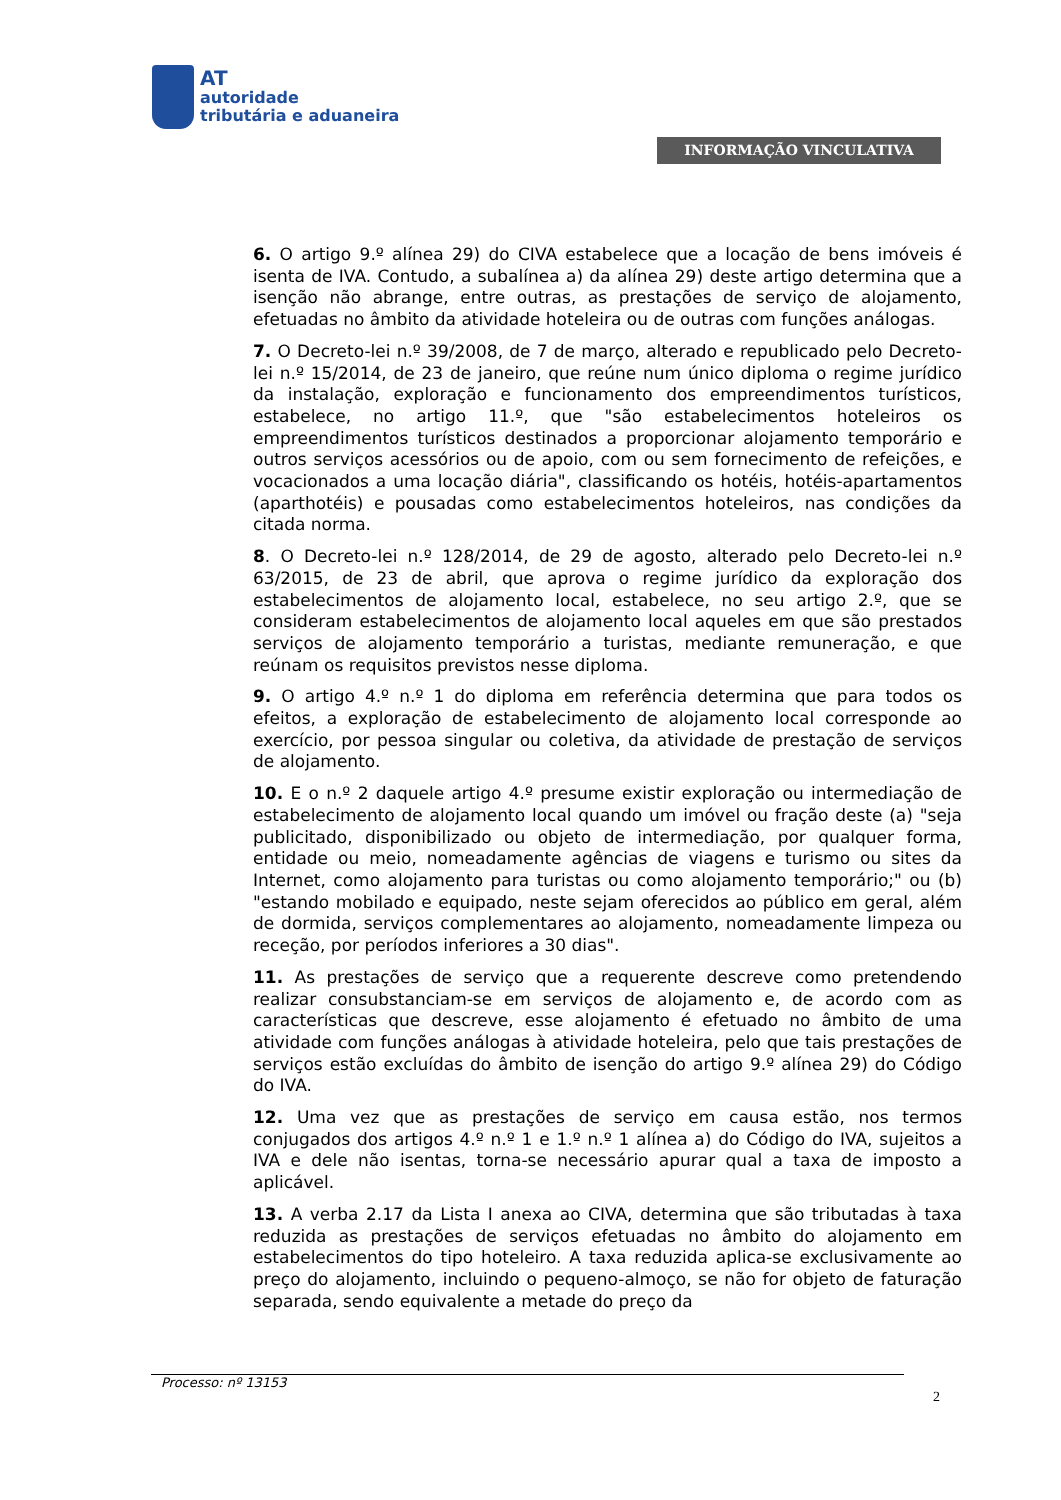AT
autoridade
tributária e aduaneira
INFORMAÇÃO VINCULATIVA
6. O artigo 9.º alínea 29) do CIVA estabelece que a locação de bens imóveis é isenta de IVA. Contudo, a subalínea a) da alínea 29) deste artigo determina que a isenção não abrange, entre outras, as prestações de serviço de alojamento, efetuadas no âmbito da atividade hoteleira ou de outras com funções análogas.
7. O Decreto-lei n.º 39/2008, de 7 de março, alterado e republicado pelo Decreto-lei n.º 15/2014, de 23 de janeiro, que reúne num único diploma o regime jurídico da instalação, exploração e funcionamento dos empreendimentos turísticos, estabelece, no artigo 11.º, que "são estabelecimentos hoteleiros os empreendimentos turísticos destinados a proporcionar alojamento temporário e outros serviços acessórios ou de apoio, com ou sem fornecimento de refeições, e vocacionados a uma locação diária", classificando os hotéis, hotéis-apartamentos (aparthotéis) e pousadas como estabelecimentos hoteleiros, nas condições da citada norma.
8. O Decreto-lei n.º 128/2014, de 29 de agosto, alterado pelo Decreto-lei n.º 63/2015, de 23 de abril, que aprova o regime jurídico da exploração dos estabelecimentos de alojamento local, estabelece, no seu artigo 2.º, que se consideram estabelecimentos de alojamento local aqueles em que são prestados serviços de alojamento temporário a turistas, mediante remuneração, e que reúnam os requisitos previstos nesse diploma.
9. O artigo 4.º n.º 1 do diploma em referência determina que para todos os efeitos, a exploração de estabelecimento de alojamento local corresponde ao exercício, por pessoa singular ou coletiva, da atividade de prestação de serviços de alojamento.
10. E o n.º 2 daquele artigo 4.º presume existir exploração ou intermediação de estabelecimento de alojamento local quando um imóvel ou fração deste (a) "seja publicitado, disponibilizado ou objeto de intermediação, por qualquer forma, entidade ou meio, nomeadamente agências de viagens e turismo ou sites da Internet, como alojamento para turistas ou como alojamento temporário;" ou (b) "estando mobilado e equipado, neste sejam oferecidos ao público em geral, além de dormida, serviços complementares ao alojamento, nomeadamente limpeza ou receção, por períodos inferiores a 30 dias".
11. As prestações de serviço que a requerente descreve como pretendendo realizar consubstanciam-se em serviços de alojamento e, de acordo com as características que descreve, esse alojamento é efetuado no âmbito de uma atividade com funções análogas à atividade hoteleira, pelo que tais prestações de serviços estão excluídas do âmbito de isenção do artigo 9.º alínea 29) do Código do IVA.
12. Uma vez que as prestações de serviço em causa estão, nos termos conjugados dos artigos 4.º n.º 1 e 1.º n.º 1 alínea a) do Código do IVA, sujeitos a IVA e dele não isentas, torna-se necessário apurar qual a taxa de imposto a aplicável.
13. A verba 2.17 da Lista I anexa ao CIVA, determina que são tributadas à taxa reduzida as prestações de serviços efetuadas no âmbito do alojamento em estabelecimentos do tipo hoteleiro. A taxa reduzida aplica-se exclusivamente ao preço do alojamento, incluindo o pequeno-almoço, se não for objeto de faturação separada, sendo equivalente a metade do preço da
Processo: nº 13153 2